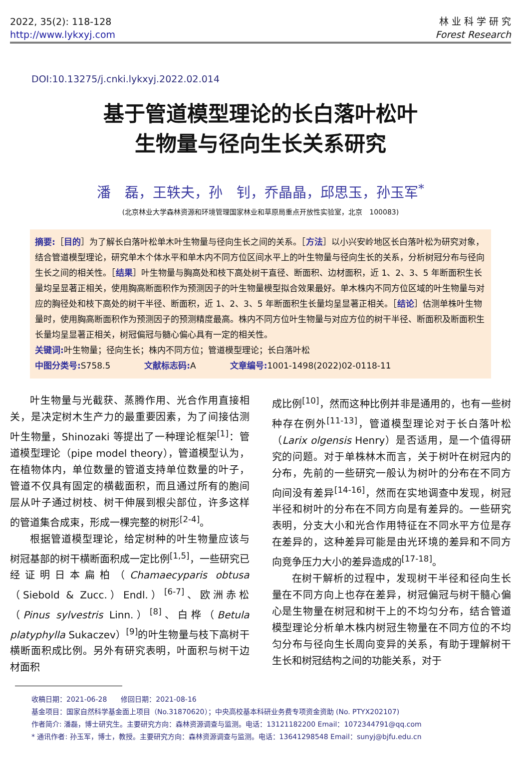2022, 35(2): 118-128
http://www.lykxyj.com
林 业 科 学 研 究
Forest Research
DOI:10.13275/j.cnki.lykxyj.2022.02.014
基于管道模型理论的长白落叶松叶
生物量与径向生长关系研究
潘　磊，王轶夫，孙　钊，乔晶晶，邱思玉，孙玉军<sup>*</sup>
(北京林业大学森林资源和环境管理国家林业和草原局重点开放性实验室，北京　100083)
摘要:［目的］为了解长白落叶松单木叶生物量与径向生长之间的关系。［方法］以小兴安岭地区长白落叶松为研究对象，结合管道模型理论，研究单木个体水平和单木内不同方位区间水平上的叶生物量与径向生长的关系，分析树冠分布与径向生长之间的相关性。［结果］叶生物量与胸高处和枝下高处树干直径、断面积、边材面积，近 1、2、3、5 年断面积生长量均呈显著正相关，使用胸高断面积作为预测因子的叶生物量模型拟合效果最好。单木株内不同方位区域的叶生物量与对应的胸径处和枝下高处的树干半径、断面积，近 1、2、3、5 年断面积生长量均呈显著正相关。［结论］估测单株叶生物量时，使用胸高断面积作为预测因子的预测精度最高。株内不同方位叶生物量与对应方位的树干半径、断面积及断面积生长量均呈显著正相关，树冠偏冠与髓心偏心具有一定的相关性。
关键词: 叶生物量；径向生长；株内不同方位；管道模型理论；长白落叶松
中图分类号: S758.5　　　　文献标志码: A　　　　文章编号: 1001-1498(2022)02-0118-11
叶生物量与光截获、蒸腾作用、光合作用直接相关，是决定树木生产力的最重要因素，为了间接估测叶生物量，Shinozaki 等提出了一种理论框架<sup>[1]</sup>：管道模型理论（pipe model theory），管道模型认为，在植物体内，单位数量的管道支持单位数量的叶子，管道不仅具有固定的横截面积，而且通过所有的胞间层从叶子通过树枝、树干伸展到根尖部位，许多这样的管道集合成束，形成一棵完整的树形<sup>[2-4]</sup>。
根据管道模型理论，给定树种的叶生物量应该与树冠基部的树干横断面积成一定比例<sup>[1,5]</sup>，一些研究已经证明日本扁柏（Chamaecyparis obtusa（Siebold & Zucc.）Endl.）<sup>[6-7]</sup>、欧洲赤松（Pinus sylvestris Linn.）<sup>[8]</sup>、白桦（Betula platyphylla Sukaczev）<sup>[9]</sup>的叶生物量与枝下高树干横断面积成比例。另外有研究表明，叶面积与树干边材面积
成比例<sup>[10]</sup>，然而这种比例并非是通用的，也有一些树种存在例外<sup>[11-13]</sup>，管道模型理论对于长白落叶松（Larix olgensis Henry）是否适用，是一个值得研究的问题。对于单株林木而言，关于树叶在树冠内的分布，先前的一些研究一般认为树叶的分布在不同方向间没有差异<sup>[14-16]</sup>，然而在实地调查中发现，树冠半径和树叶的分布在不同方向是有差异的。一些研究表明，分支大小和光合作用特征在不同水平方位是存在差异的，这种差异可能是由光环境的差异和不同方向竞争压力大小的差异造成的<sup>[17-18]</sup>。
在树干解析的过程中，发现树干半径和径向生长量在不同方向上也存在差异，树冠偏冠与树干髓心偏心是生物量在树冠和树干上的不均匀分布，结合管道模型理论分析单木株内树冠生物量在不同方位的不均匀分布与径向生长周向变异的关系，有助于理解树干生长和树冠结构之间的功能关系，对于
收稿日期：2021-06-28　　修回日期：2021-08-16
基金项目：国家自然科学基金面上项目（No.31870620）；中央高校基本科研业务费专项资金资助 (No. PTYX202107)
作者简介: 潘磊，博士研究生。主要研究方向：森林资源调查与监测。电话：13121182200 Email：1072344791@qq.com
* 通讯作者: 孙玉军，博士，教授。主要研究方向：森林资源调查与监测。电话：13641298548 Email：sunyj@bjfu.edu.cn